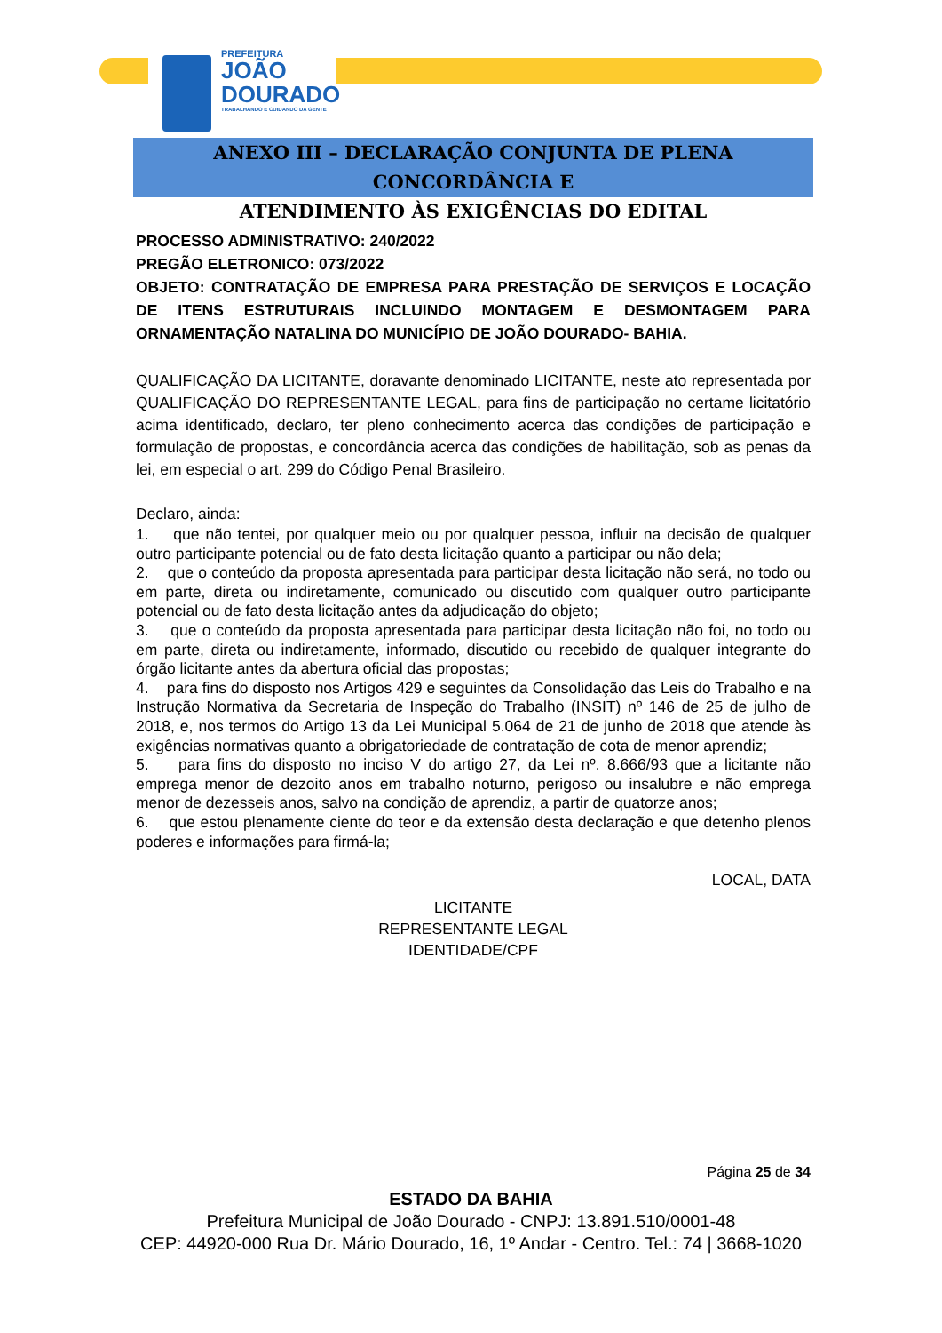PREFEITURA
JOÃO
DOURADO
TRABALHANDO E CUIDANDO DA GENTE
ANEXO III – DECLARAÇÃO CONJUNTA DE PLENA CONCORDÂNCIA E
ATENDIMENTO ÀS EXIGÊNCIAS DO EDITAL
PROCESSO ADMINISTRATIVO: 240/2022
PREGÃO ELETRONICO: 073/2022
OBJETO: CONTRATAÇÃO DE EMPRESA PARA PRESTAÇÃO DE SERVIÇOS E LOCAÇÃO DE ITENS ESTRUTURAIS INCLUINDO MONTAGEM E DESMONTAGEM PARA ORNAMENTAÇÃO NATALINA DO MUNICÍPIO DE JOÃO DOURADO- BAHIA.
QUALIFICAÇÃO DA LICITANTE, doravante denominado LICITANTE, neste ato representada por QUALIFICAÇÃO DO REPRESENTANTE LEGAL, para fins de participação no certame licitatório acima identificado, declaro, ter pleno conhecimento acerca das condições de participação e formulação de propostas, e concordância acerca das condições de habilitação, sob as penas da lei, em especial o art. 299 do Código Penal Brasileiro.
Declaro, ainda:
1. que não tentei, por qualquer meio ou por qualquer pessoa, influir na decisão de qualquer outro participante potencial ou de fato desta licitação quanto a participar ou não dela;
2. que o conteúdo da proposta apresentada para participar desta licitação não será, no todo ou em parte, direta ou indiretamente, comunicado ou discutido com qualquer outro participante potencial ou de fato desta licitação antes da adjudicação do objeto;
3. que o conteúdo da proposta apresentada para participar desta licitação não foi, no todo ou em parte, direta ou indiretamente, informado, discutido ou recebido de qualquer integrante do órgão licitante antes da abertura oficial das propostas;
4. para fins do disposto nos Artigos 429 e seguintes da Consolidação das Leis do Trabalho e na Instrução Normativa da Secretaria de Inspeção do Trabalho (INSIT) nº 146 de 25 de julho de 2018, e, nos termos do Artigo 13 da Lei Municipal 5.064 de 21 de junho de 2018 que atende às exigências normativas quanto a obrigatoriedade de contratação de cota de menor aprendiz;
5. para fins do disposto no inciso V do artigo 27, da Lei nº. 8.666/93 que a licitante não emprega menor de dezoito anos em trabalho noturno, perigoso ou insalubre e não emprega menor de dezesseis anos, salvo na condição de aprendiz, a partir de quatorze anos;
6. que estou plenamente ciente do teor e da extensão desta declaração e que detenho plenos poderes e informações para firmá-la;
LOCAL, DATA
LICITANTE
REPRESENTANTE LEGAL
IDENTIDADE/CPF
Página 25 de 34
ESTADO DA BAHIA
Prefeitura Municipal de João Dourado - CNPJ: 13.891.510/0001-48
CEP: 44920-000 Rua Dr. Mário Dourado, 16, 1º Andar - Centro. Tel.: 74 | 3668-1020